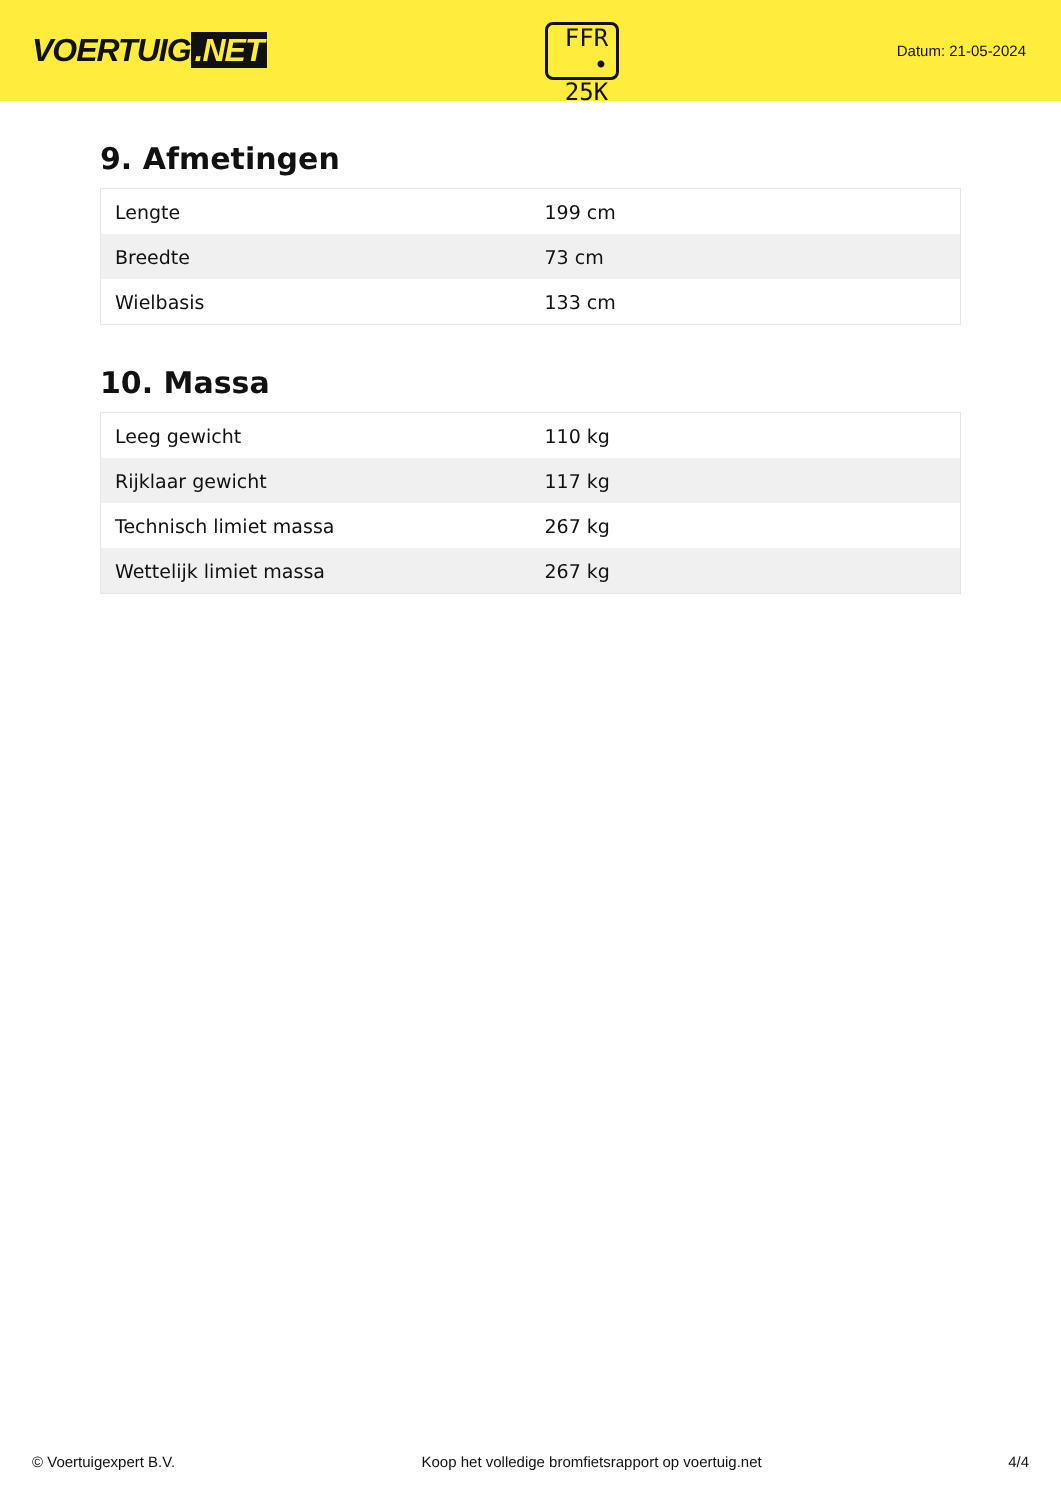VOERTUIG.NET
FFR
• 25K
Datum: 21-05-2024
9. Afmetingen
| Lengte | 199 cm |
| Breedte | 73 cm |
| Wielbasis | 133 cm |
10. Massa
| Leeg gewicht | 110 kg |
| Rijklaar gewicht | 117 kg |
| Technisch limiet massa | 267 kg |
| Wettelijk limiet massa | 267 kg |
© Voertuigexpert B.V. Koop het volledige bromfietsrapport op voertuig.net 4/4